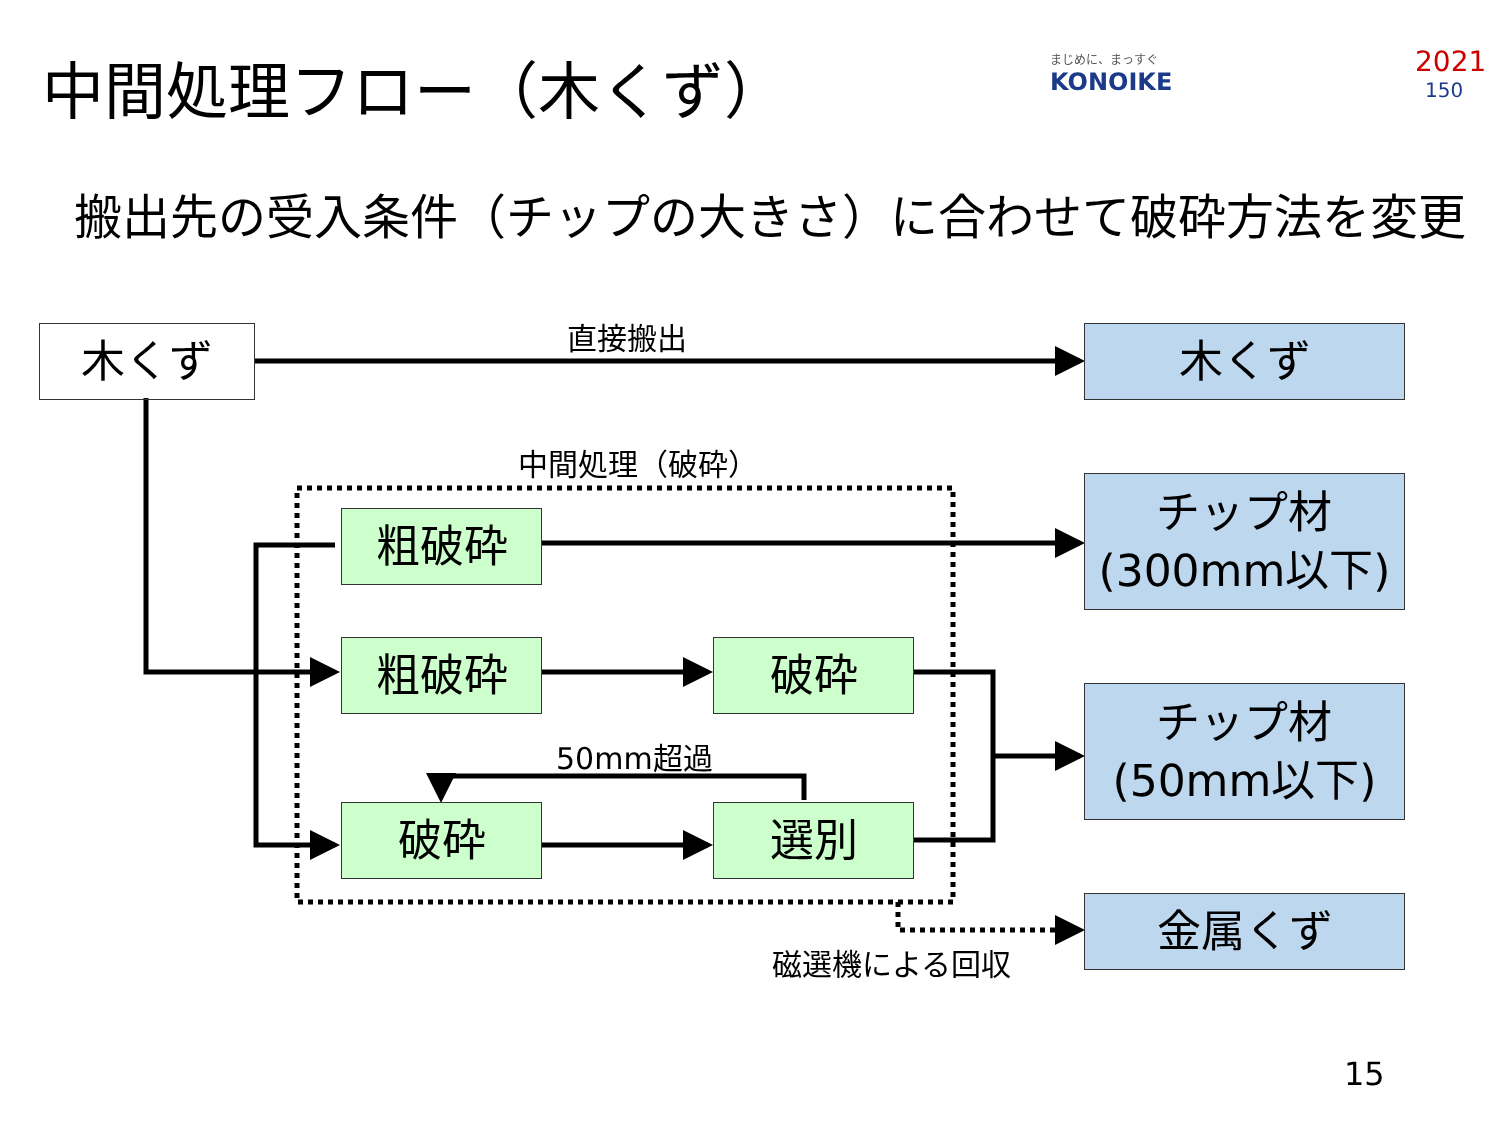中間処理フロー（木くず） まじめに、まっすぐ
KONOIKE
2021
150
搬出先の受入条件（チップの大きさ）に合わせて破砕方法を変更
木くず 直接搬出 木くず
中間処理（破砕）
粗破砕
チップ材
(300mm以下)
粗破砕 破砕
50mm超過
チップ材
(50mm以下)
破砕 選別
金属くず
磁選機による回収
15